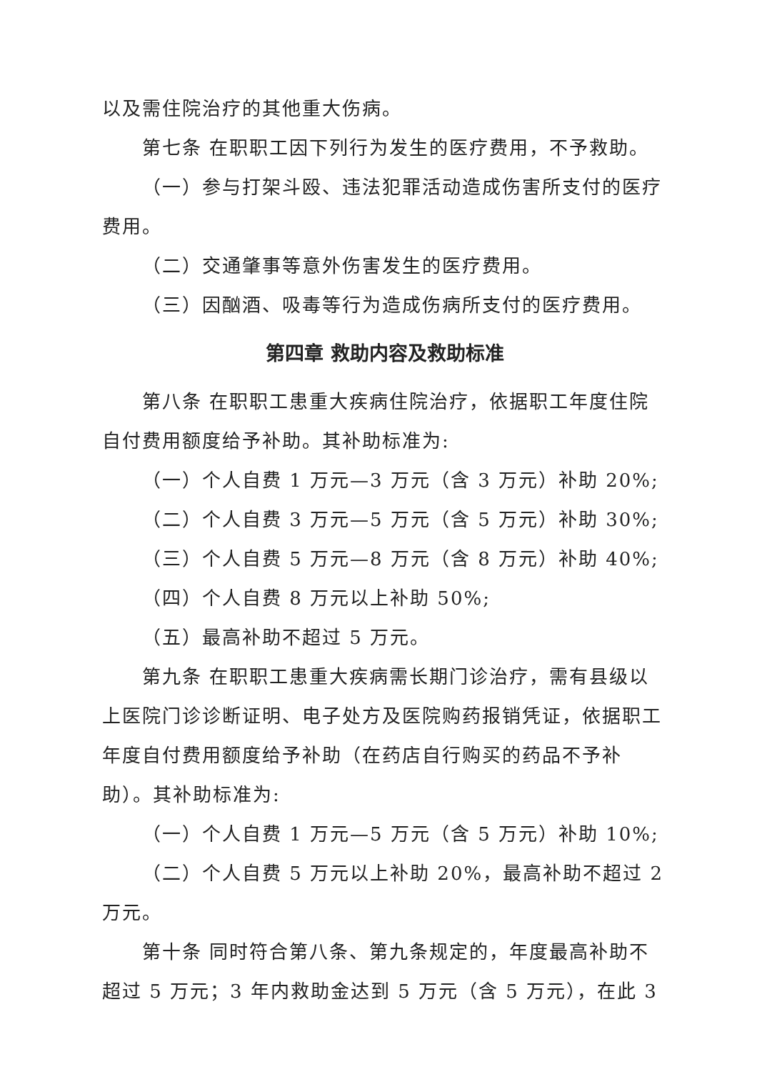以及需住院治疗的其他重大伤病。
第七条 在职职工因下列行为发生的医疗费用，不予救助。
（一）参与打架斗殴、违法犯罪活动造成伤害所支付的医疗费用。
（二）交通肇事等意外伤害发生的医疗费用。
（三）因酗酒、吸毒等行为造成伤病所支付的医疗费用。
第四章 救助内容及救助标准
第八条 在职职工患重大疾病住院治疗，依据职工年度住院自付费用额度给予补助。其补助标准为:
（一）个人自费 1 万元—3 万元（含 3 万元）补助 20%;
（二）个人自费 3 万元—5 万元（含 5 万元）补助 30%;
（三）个人自费 5 万元—8 万元（含 8 万元）补助 40%;
（四）个人自费 8 万元以上补助 50%;
（五）最高补助不超过 5 万元。
第九条 在职职工患重大疾病需长期门诊治疗，需有县级以上医院门诊诊断证明、电子处方及医院购药报销凭证，依据职工年度自付费用额度给予补助（在药店自行购买的药品不予补助）。其补助标准为:
（一）个人自费 1 万元—5 万元（含 5 万元）补助 10%;
（二）个人自费 5 万元以上补助 20%，最高补助不超过 2 万元。
第十条 同时符合第八条、第九条规定的，年度最高补助不超过 5 万元；3 年内救助金达到 5 万元（含 5 万元），在此 3